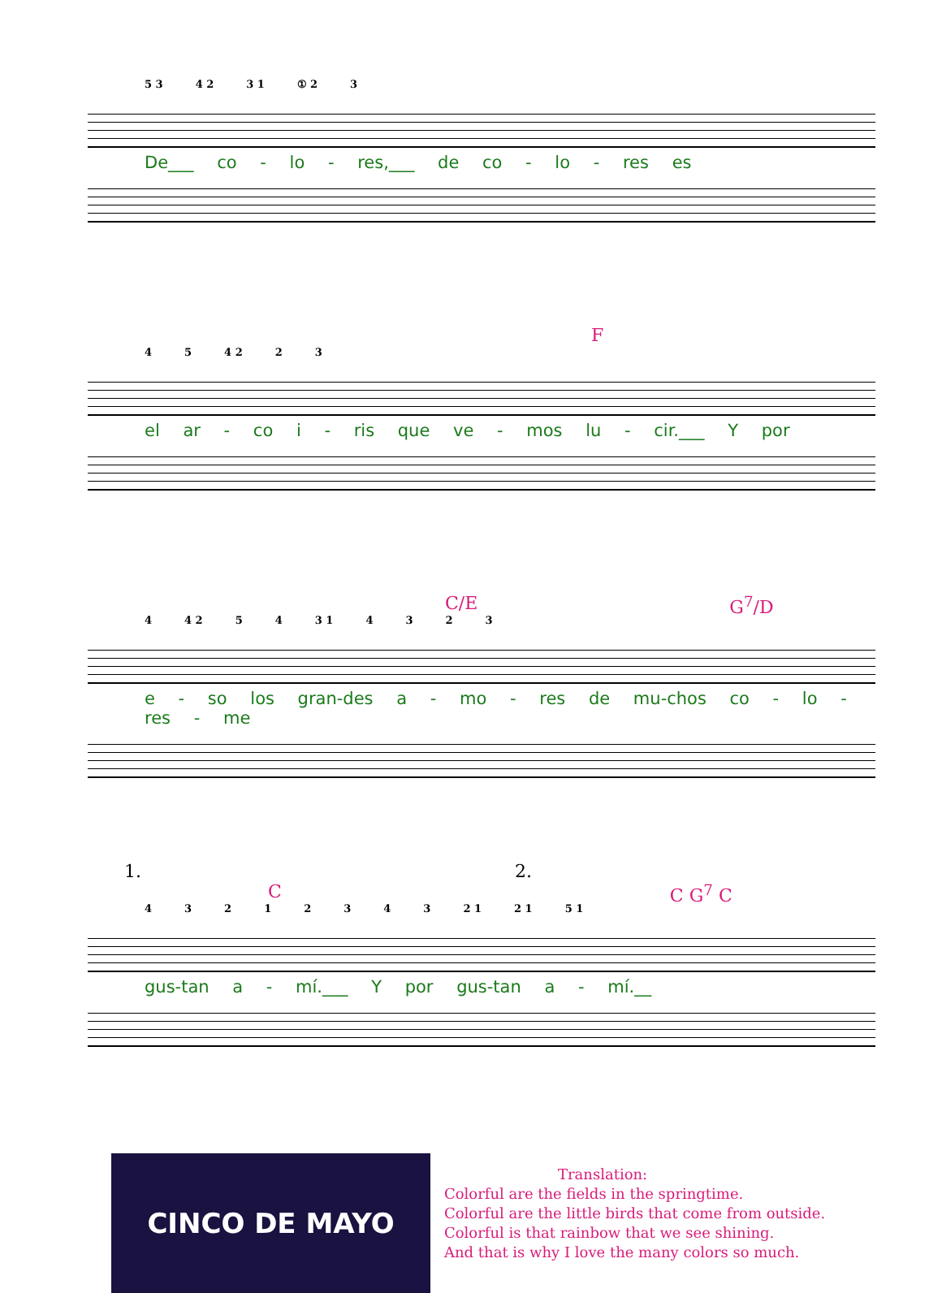5 3 4 2 3 1 ① 2 3
De___ co - lo - res,___ de co - lo - res es
F
45 4 2 23
el ar - co i - ris que ve - mos lu - cir.___ Y por
C/E G<sup>7</sup>/D
4 4 2 54 3 1 4323
e - so los gran-des a - mo - res de mu-chos co - lo - res - me
1. 2.
C C G<sup>7</sup> C
43212343 2 1 2 1 5 1
gus-tan a - mí.___ Y por gus-tan a - mí.__
CINCO DE MAYO
Translation:
Colorful are the fields in the springtime.
Colorful are the little birds that come from outside.
Colorful is that rainbow that we see shining.
And that is why I love the many colors so much.